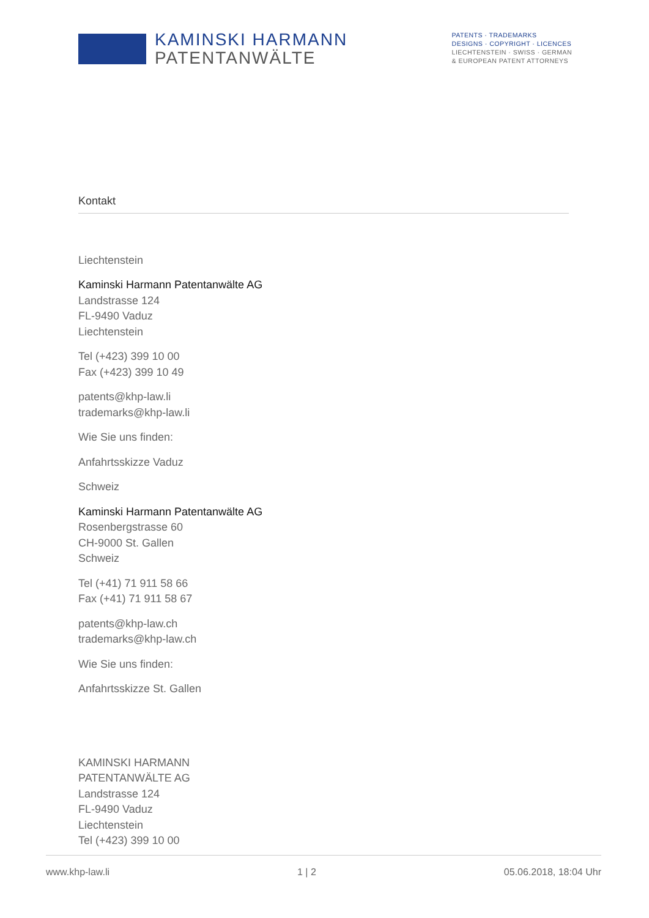KAMINSKI HARMANN
PATENTANWÄLTE
PATENTS · TRADEMARKS
DESIGNS · COPYRIGHT · LICENCES
LIECHTENSTEIN · SWISS · GERMAN
& EUROPEAN PATENT ATTORNEYS
Kontakt
Liechtenstein
Kaminski Harmann Patentanwälte AG
Landstrasse 124
FL-9490 Vaduz
Liechtenstein
Tel (+423) 399 10 00
Fax (+423) 399 10 49
patents@khp-law.li
trademarks@khp-law.li
Wie Sie uns finden:
Anfahrtsskizze Vaduz
Schweiz
Kaminski Harmann Patentanwälte AG
Rosenbergstrasse 60
CH-9000 St. Gallen
Schweiz
Tel (+41) 71 911 58 66
Fax (+41) 71 911 58 67
patents@khp-law.ch
trademarks@khp-law.ch
Wie Sie uns finden:
Anfahrtsskizze St. Gallen
KAMINSKI HARMANN
PATENTANWÄLTE AG
Landstrasse 124
FL-9490 Vaduz
Liechtenstein
Tel (+423) 399 10 00
www.khp-law.li 1 | 2 05.06.2018, 18:04 Uhr